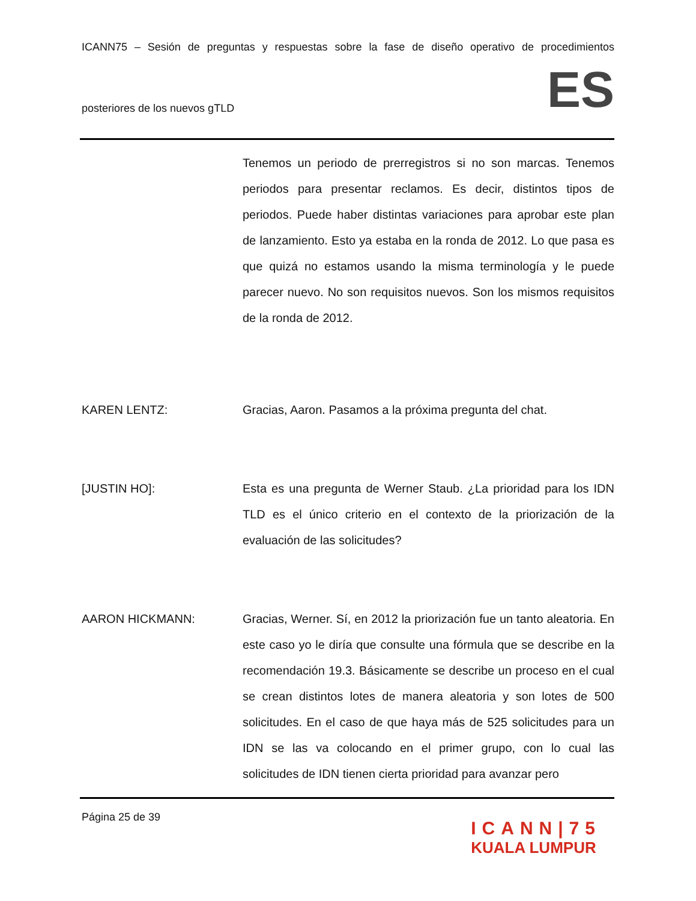ICANN75 – Sesión de preguntas y respuestas sobre la fase de diseño operativo de procedimientos
posteriores de los nuevos gTLD ES
Tenemos un periodo de prerregistros si no son marcas. Tenemos periodos para presentar reclamos. Es decir, distintos tipos de periodos. Puede haber distintas variaciones para aprobar este plan de lanzamiento. Esto ya estaba en la ronda de 2012. Lo que pasa es que quizá no estamos usando la misma terminología y le puede parecer nuevo. No son requisitos nuevos. Son los mismos requisitos de la ronda de 2012.
KAREN LENTZ: Gracias, Aaron. Pasamos a la próxima pregunta del chat.
[JUSTIN HO]: Esta es una pregunta de Werner Staub. ¿La prioridad para los IDN TLD es el único criterio en el contexto de la priorización de la evaluación de las solicitudes?
AARON HICKMANN: Gracias, Werner. Sí, en 2012 la priorización fue un tanto aleatoria. En este caso yo le diría que consulte una fórmula que se describe en la recomendación 19.3. Básicamente se describe un proceso en el cual se crean distintos lotes de manera aleatoria y son lotes de 500 solicitudes. En el caso de que haya más de 525 solicitudes para un IDN se las va colocando en el primer grupo, con lo cual las solicitudes de IDN tienen cierta prioridad para avanzar pero
Página 25 de 39
ICANN|75
KUALA LUMPUR